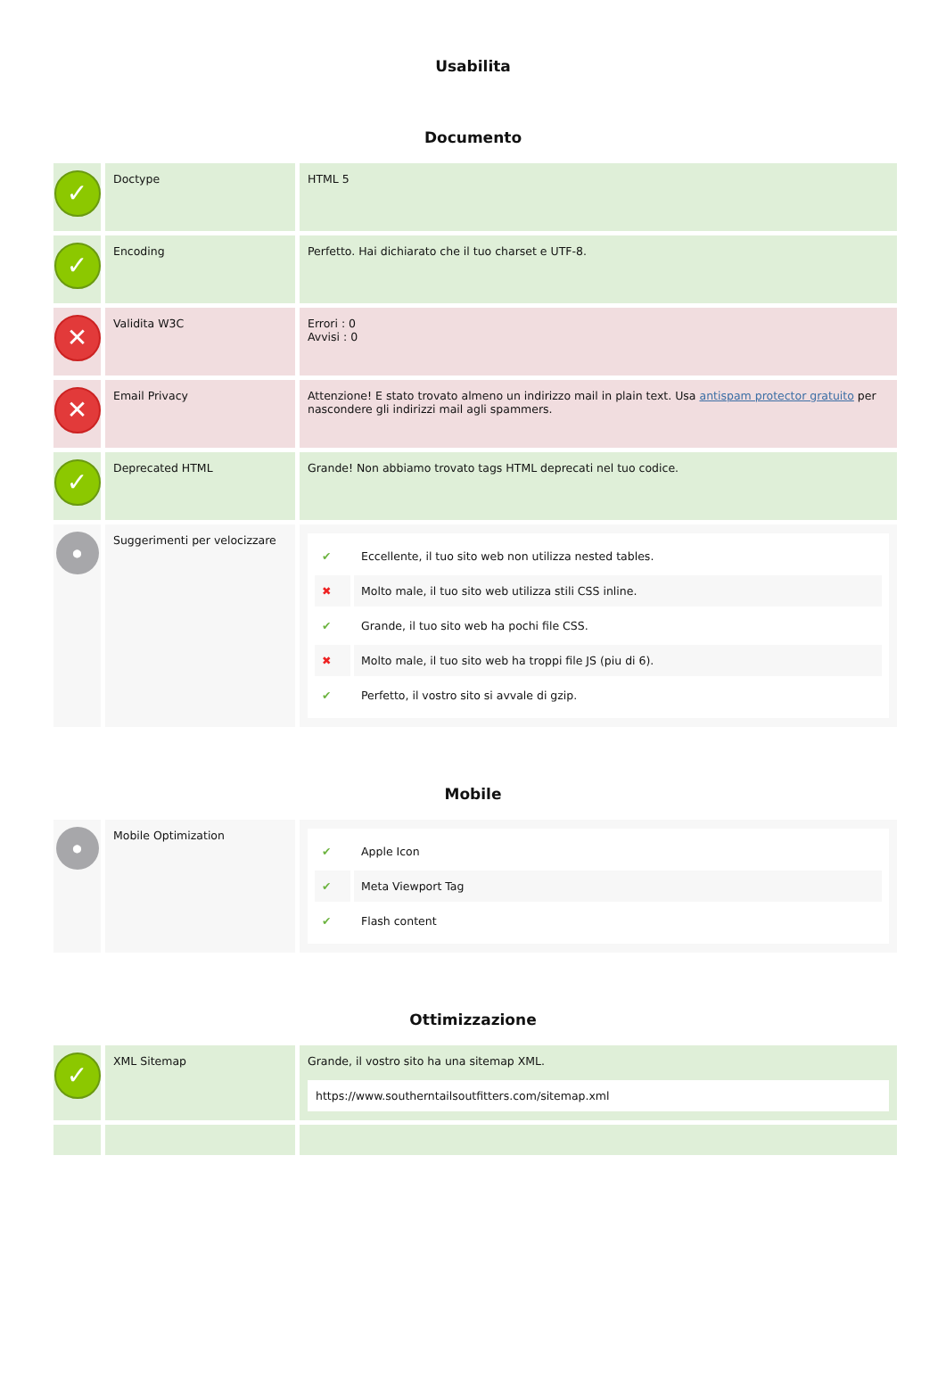Usabilita
Documento
| ✓ | Doctype | HTML 5 |
| ✓ | Encoding | Perfetto. Hai dichiarato che il tuo charset e UTF-8. |
| ✕ | Validita W3C | Errori : 0 Avvisi : 0 |
| ✕ | Email Privacy | Attenzione! E stato trovato almeno un indirizzo mail in plain text. Usa antispam protector gratuito per nascondere gli indirizzi mail agli spammers. |
| ✓ | Deprecated HTML | Grande! Non abbiamo trovato tags HTML deprecati nel tuo codice. |
| ● | Suggerimenti per velocizzare | / ✔ / Eccellente, il tuo sito web non utilizza nested tables. / / ✖ / Molto male, il tuo sito web utilizza stili CSS inline. / / ✔ / Grande, il tuo sito web ha pochi file CSS. / / ✖ / Molto male, il tuo sito web ha troppi file JS (piu di 6). / / ✔ / Perfetto, il vostro sito si avvale di gzip. / |
Mobile
| ● | Mobile Optimization | / ✔ / Apple Icon / / ✔ / Meta Viewport Tag / / ✔ / Flash content / |
Ottimizzazione
| ✓ | XML Sitemap | Grande, il vostro sito ha una sitemap XML. https://www.southerntailsoutfitters.com/sitemap.xml |